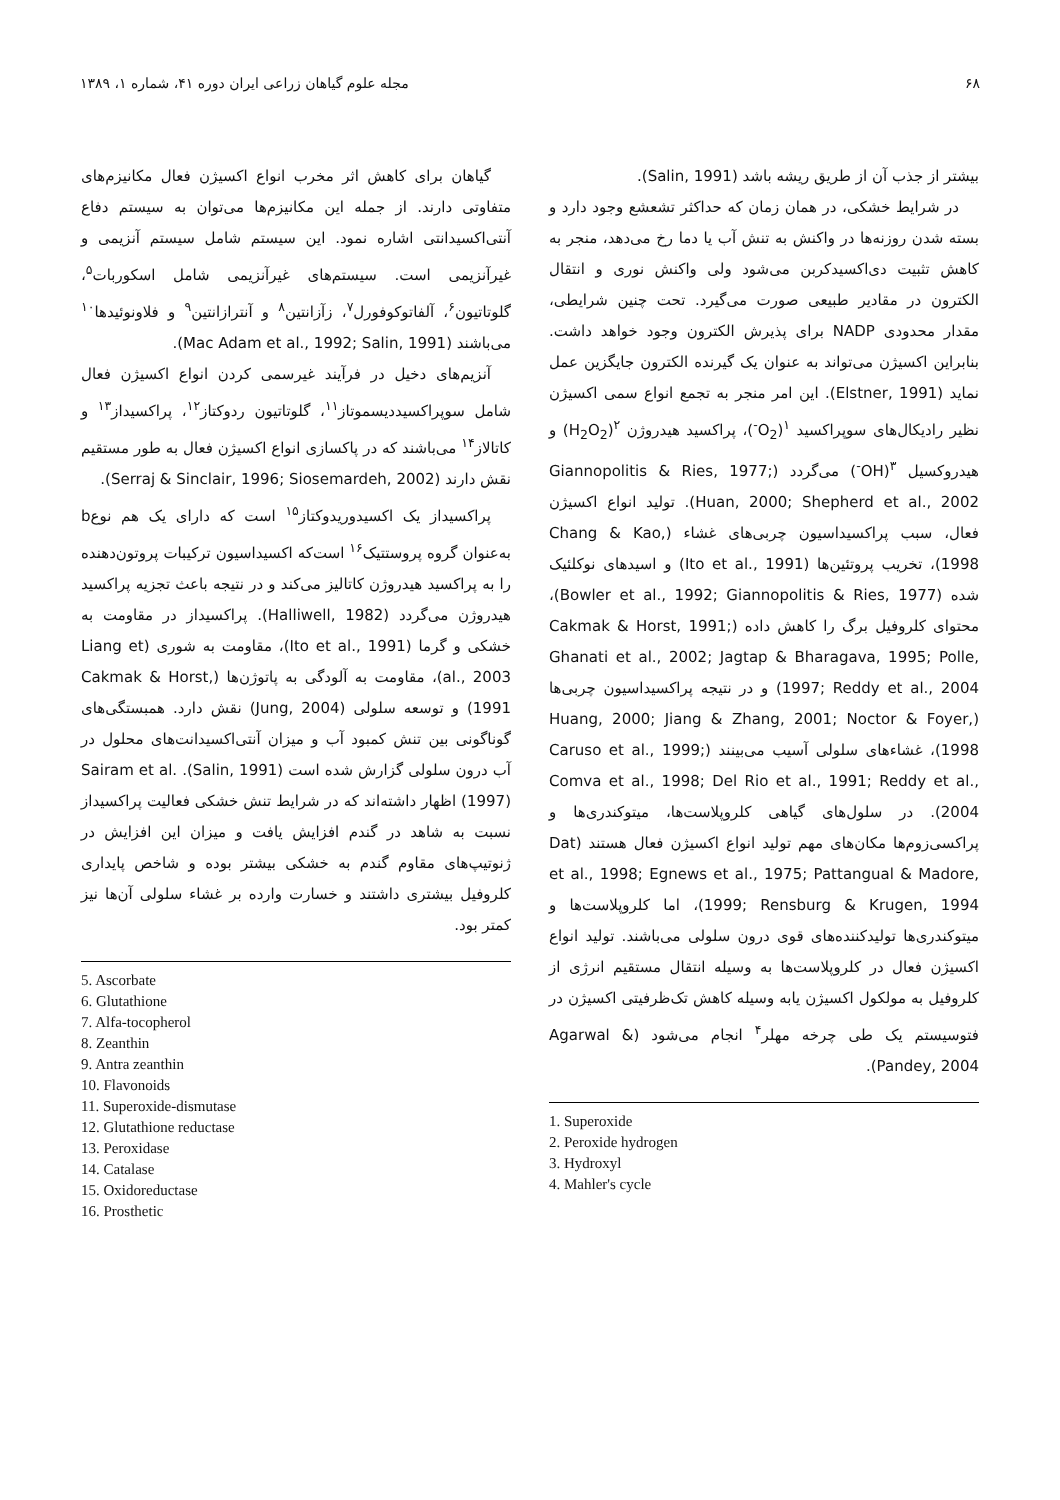۶۸ مجله علوم گیاهان زراعی ایران دوره ۴۱، شماره ۱، ۱۳۸۹
بیشتر از جذب آن از طریق ریشه باشد (Salin, 1991).
در شرایط خشکی، در همان زمان که حداکثر تشعشع وجود دارد و بسته شدن روزنه‌ها در واکنش به تنش آب یا دما رخ می‌دهد، منجر به کاهش تثبیت دی‌اکسیدکربن می‌شود ولی واکنش نوری و انتقال الکترون در مقادیر طبیعی صورت می‌گیرد. تحت چنین شرایطی، مقدار محدودی NADP برای پذیرش الکترون وجود خواهد داشت. بنابراین اکسیژن می‌تواند به عنوان یک گیرنده الکترون جایگزین عمل نماید (Elstner, 1991). این امر منجر به تجمع انواع سمی اکسیژن نظیر رادیکال‌های سوپراکسید <sup>۱</sup>(O<sub>2</sub><sup>-</sup>)، پراکسید هیدروژن <sup>۲</sup>(H<sub>2</sub>O<sub>2</sub>) و هیدروکسیل <sup>۳</sup>(OH<sup>-</sup>) می‌گردد (Giannopolitis & Ries, 1977; Huan, 2000; Shepherd et al., 2002). تولید انواع اکسیژن فعال، سبب پراکسیداسیون چربی‌های غشاء (Chang & Kao, 1998)، تخریب پروتئین‌ها (Ito et al., 1991) و اسیدهای نوکلئیک شده (Bowler et al., 1992; Giannopolitis & Ries, 1977)، محتوای کلروفیل برگ را کاهش داده (Cakmak & Horst, 1991; Ghanati et al., 2002; Jagtap & Bharagava, 1995; Polle, 1997; Reddy et al., 2004) و در نتیجه پراکسیداسیون چربی‌ها (Huang, 2000; Jiang & Zhang, 2001; Noctor & Foyer, 1998)، غشاءهای سلولی آسیب می‌بینند (Caruso et al., 1999; Comva et al., 1998; Del Rio et al., 1991; Reddy et al., 2004). در سلول‌های گیاهی کلروپلاست‌ها، میتوکندری‌ها و پراکسی‌زوم‌ها مکان‌های مهم تولید انواع اکسیژن فعال هستند (Dat et al., 1998; Egnews et al., 1975; Pattangual & Madore, 1999; Rensburg & Krugen, 1994)، اما کلروپلاست‌ها و میتوکندری‌ها تولیدکننده‌های قوی درون سلولی می‌باشند. تولید انواع اکسیژن فعال در کلروپلاست‌ها به وسیله انتقال مستقیم انرژی از کلروفیل به مولکول اکسیژن یابه وسیله کاهش تک‌ظرفیتی اکسیژن در فتوسیستم یک طی چرخه مهلر<sup>۴</sup> انجام می‌شود (Agarwal & Pandey, 2004).
1. Superoxide
2. Peroxide hydrogen
3. Hydroxyl
4. Mahler's cycle
گیاهان برای کاهش اثر مخرب انواع اکسیژن فعال مکانیزم‌های متفاوتی دارند. از جمله این مکانیزم‌ها می‌توان به سیستم دفاع آنتی‌اکسیدانتی اشاره نمود. این سیستم شامل سیستم آنزیمی و غیرآنزیمی است. سیستم‌های غیرآنزیمی شامل اسکوربات<sup>۵</sup>، گلوتاتیون<sup>۶</sup>، آلفاتوکوفورل<sup>۷</sup>، زآزانتین<sup>۸</sup> و آنترازانتین<sup>۹</sup> و فلاونوئیدها<sup>۱۰</sup> می‌باشند (Mac Adam et al., 1992; Salin, 1991).
آنزیم‌های دخیل در فرآیند غیرسمی کردن انواع اکسیژن فعال شامل سوپراکسیددیسموتاز<sup>۱۱</sup>، گلوتاتیون ردوکتاز<sup>۱۲</sup>، پراکسیداز<sup>۱۳</sup> و کاتالاز<sup>۱۴</sup> می‌باشند که در پاکسازی انواع اکسیژن فعال به طور مستقیم نقش دارند (Serraj & Sinclair, 1996; Siosemardeh, 2002).
پراکسیداز یک اکسیدوریدوکتاز<sup>۱۵</sup> است که دارای یک هم نوعb به‌عنوان گروه پروستتیک<sup>۱۶</sup> است‌که اکسیداسیون ترکیبات پروتون‌دهنده را به پراکسید هیدروژن کاتالیز می‌کند و در نتیجه باعث تجزیه پراکسید هیدروژن می‌گردد (Halliwell, 1982). پراکسیداز در مقاومت به خشکی و گرما (Ito et al., 1991)، مقاومت به شوری (Liang et al., 2003)، مقاومت به آلودگی به پاتوژن‌ها (Cakmak & Horst, 1991) و توسعه سلولی (Jung, 2004) نقش دارد. همبستگی‌های گوناگونی بین تنش کمبود آب و میزان آنتی‌اکسیدانت‌های محلول در آب درون سلولی گزارش شده است (Salin, 1991). Sairam et al. (1997) اظهار داشته‌اند که در شرایط تنش خشکی فعالیت پراکسیداز نسبت به شاهد در گندم افزایش یافت و میزان این افزایش در ژنوتیپ‌های مقاوم گندم به خشکی بیشتر بوده و شاخص پایداری کلروفیل بیشتری داشتند و خسارت وارده بر غشاء سلولی آن‌ها نیز کمتر بود.
5. Ascorbate
6. Glutathione
7. Alfa-tocopherol
8. Zeanthin
9. Antra zeanthin
10. Flavonoids
11. Superoxide-dismutase
12. Glutathione reductase
13. Peroxidase
14. Catalase
15. Oxidoreductase
16. Prosthetic